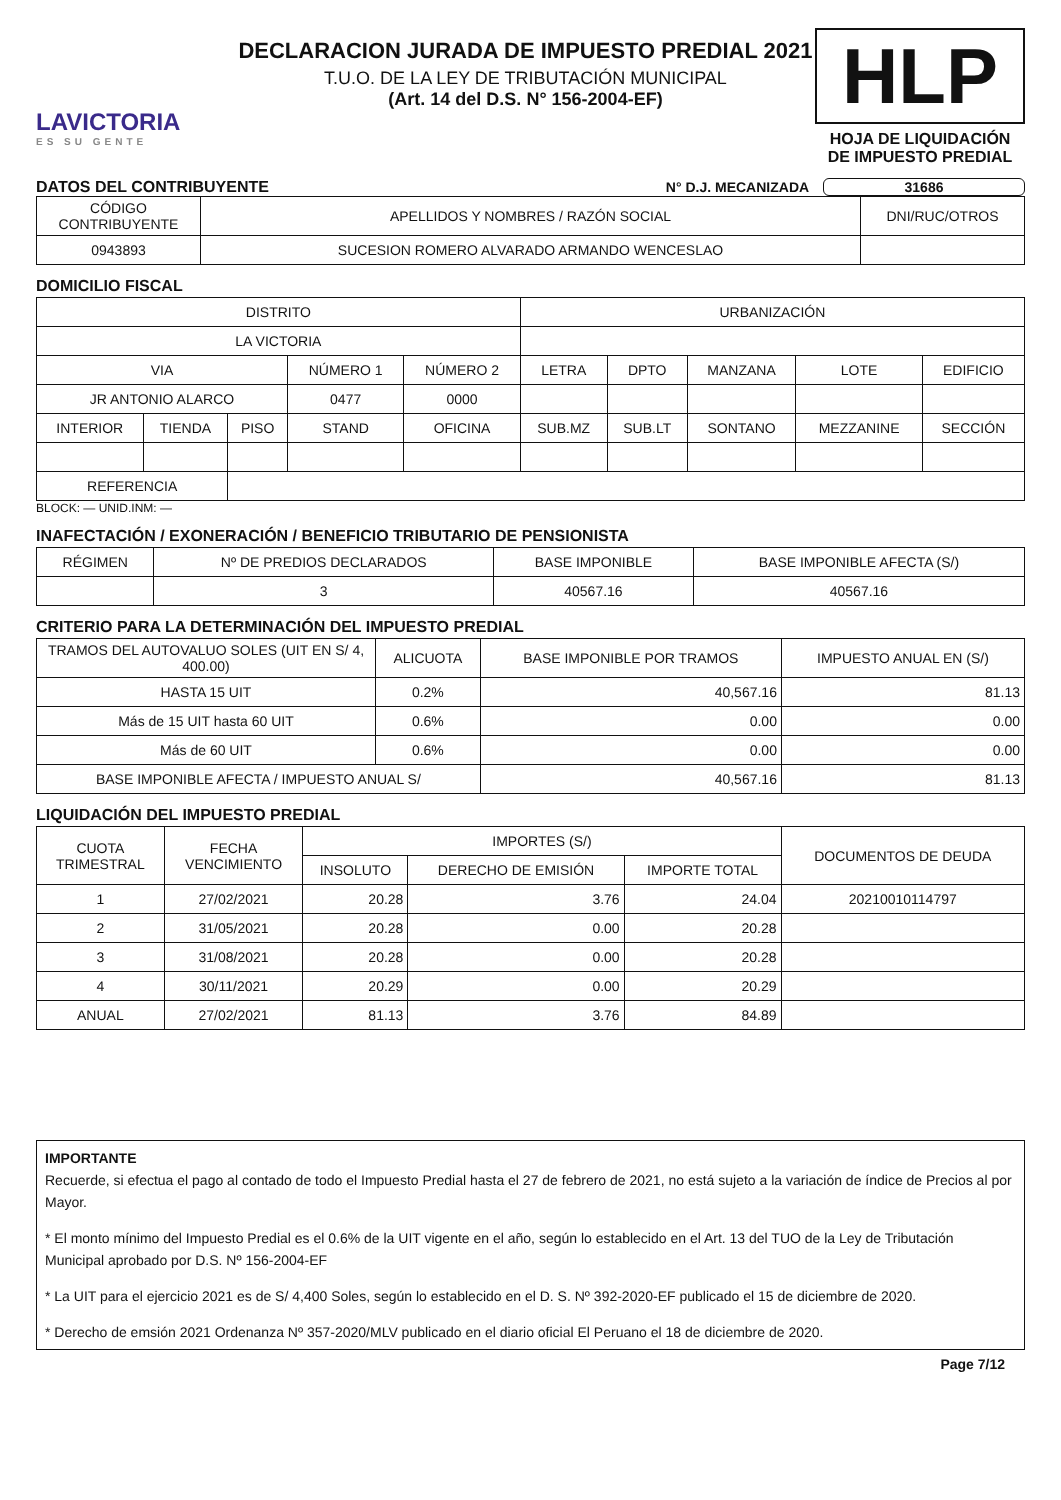LAVICTORIA
ES SU GENTE
DECLARACION JURADA DE IMPUESTO PREDIAL 2021
T.U.O. DE LA LEY DE TRIBUTACIÓN MUNICIPAL
(Art. 14 del D.S. N° 156-2004-EF)
HLP
HOJA DE LIQUIDACIÓN
DE IMPUESTO PREDIAL
DATOS DEL CONTRIBUYENTE N° D.J. MECANIZADA 31686
| CÓDIGO CONTRIBUYENTE | APELLIDOS Y NOMBRES / RAZÓN SOCIAL | DNI/RUC/OTROS |
| 0943893 | SUCESION ROMERO ALVARADO ARMANDO WENCESLAO | |
DOMICILIO FISCAL
| DISTRITO | | | | | URBANIZACIÓN | | | | |
| LA VICTORIA | | | | | | | | | |
| VIA | | | NÚMERO 1 | NÚMERO 2 | LETRA | DPTO | MANZANA | LOTE | EDIFICIO |
| JR ANTONIO ALARCO | | | 0477 | 0000 | | | | | |
| INTERIOR | TIENDA | PISO | STAND | OFICINA | SUB.MZ | SUB.LT | SONTANO | MEZZANINE | SECCIÓN |
| REFERENCIA | | | | | | | | | |
BLOCK: — UNID.INM: —
INAFECTACIÓN / EXONERACIÓN / BENEFICIO TRIBUTARIO DE PENSIONISTA
| RÉGIMEN | Nº DE PREDIOS DECLARADOS | BASE IMPONIBLE | BASE IMPONIBLE AFECTA (S/) |
| | 3 | 40567.16 | 40567.16 |
CRITERIO PARA LA DETERMINACIÓN DEL IMPUESTO PREDIAL
| TRAMOS DEL AUTOVALUO SOLES (UIT EN S/ 4, 400.00) | ALICUOTA | BASE IMPONIBLE POR TRAMOS | IMPUESTO ANUAL EN (S/) |
| HASTA 15 UIT | 0.2% | 40,567.16 | 81.13 |
| Más de 15 UIT hasta 60 UIT | 0.6% | 0.00 | 0.00 |
| Más de 60 UIT | 0.6% | 0.00 | 0.00 |
| BASE IMPONIBLE AFECTA / IMPUESTO ANUAL S/ | | 40,567.16 | 81.13 |
LIQUIDACIÓN DEL IMPUESTO PREDIAL
| CUOTA TRIMESTRAL | FECHA VENCIMIENTO | IMPORTES (S/) | | | DOCUMENTOS DE DEUDA |
| | | INSOLUTO | DERECHO DE EMISIÓN | IMPORTE TOTAL | |
| 1 | 27/02/2021 | 20.28 | 3.76 | 24.04 | 20210010114797 |
| 2 | 31/05/2021 | 20.28 | 0.00 | 20.28 | |
| 3 | 31/08/2021 | 20.28 | 0.00 | 20.28 | |
| 4 | 30/11/2021 | 20.29 | 0.00 | 20.29 | |
| ANUAL | 27/02/2021 | 81.13 | 3.76 | 84.89 | |
IMPORTANTE
Recuerde, si efectua el pago al contado de todo el Impuesto Predial hasta el 27 de febrero de 2021, no está sujeto a la variación de índice de Precios al por Mayor.
* El monto mínimo del Impuesto Predial es el 0.6% de la UIT vigente en el año, según lo establecido en el Art. 13 del TUO de la Ley de Tributación Municipal aprobado por D.S. Nº 156-2004-EF
* La UIT para el ejercicio 2021 es de S/ 4,400 Soles, según lo establecido en el D. S. Nº 392-2020-EF publicado el 15 de diciembre de 2020.
* Derecho de emsión 2021 Ordenanza Nº 357-2020/MLV publicado en el diario oficial El Peruano el 18 de diciembre de 2020.
Page 7/12